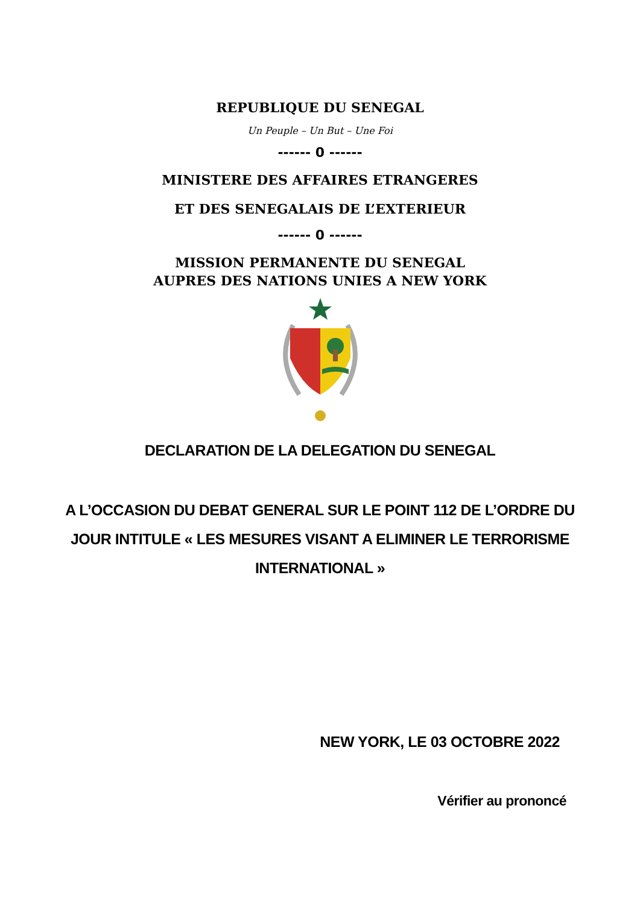REPUBLIQUE DU SENEGAL
Un Peuple – Un But – Une Foi
------ 0 ------
MINISTERE DES AFFAIRES ETRANGERES
ET DES SENEGALAIS DE L’EXTERIEUR
------ 0 ------
MISSION PERMANENTE DU SENEGAL
AUPRES DES NATIONS UNIES A NEW YORK
DECLARATION DE LA DELEGATION DU SENEGAL
A L’OCCASION DU DEBAT GENERAL SUR LE POINT 112 DE L’ORDRE DU JOUR INTITULE « LES MESURES VISANT A ELIMINER LE TERRORISME INTERNATIONAL »
NEW YORK, LE 03 OCTOBRE 2022
Vérifier au prononcé